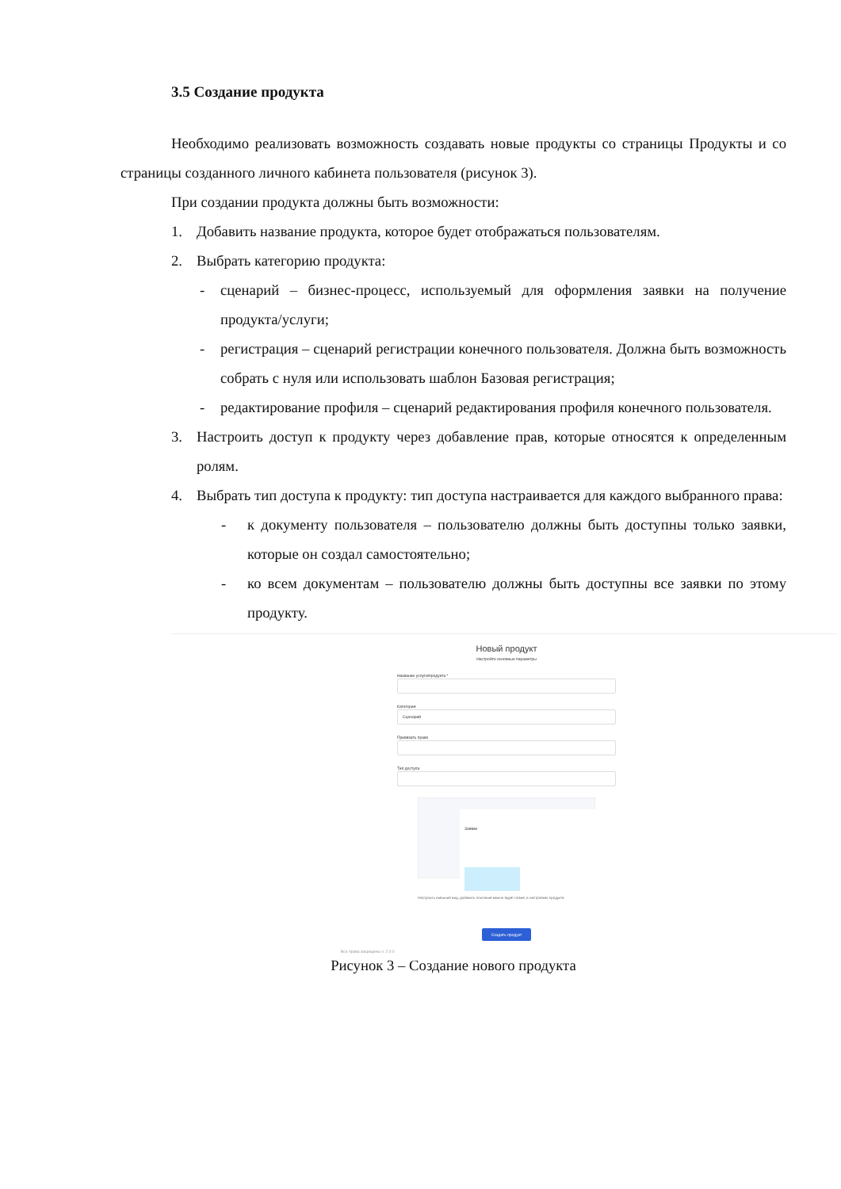3.5 Создание продукта
Необходимо реализовать возможность создавать новые продукты со страницы Продукты и со страницы созданного личного кабинета пользователя (рисунок 3).
При создании продукта должны быть возможности:
1. Добавить название продукта, которое будет отображаться пользователям.
2. Выбрать категорию продукта:
- сценарий – бизнес-процесс, используемый для оформления заявки на получение продукта/услуги;
- регистрация – сценарий регистрации конечного пользователя. Должна быть возможность собрать с нуля или использовать шаблон Базовая регистрация;
- редактирование профиля – сценарий редактирования профиля конечного пользователя.
3. Настроить доступ к продукту через добавление прав, которые относятся к определенным ролям.
4. Выбрать тип доступа к продукту: тип доступа настраивается для каждого выбранного права:
- к документу пользователя – пользователю должны быть доступны только заявки, которые он создал самостоятельно;
- ко всем документам – пользователю должны быть доступны все заявки по этому продукту.
Новый продукт
Настройте основные параметры
Название услуги/продукта *
Категория
Сценарий
Привязать право
Тип доступа
Заявки
Настроить внешний вид, добавить описание можно будет позже, в настройках продукта
Создать продукт
Все права защищены v. 2.0.0
Рисунок 3 – Создание нового продукта